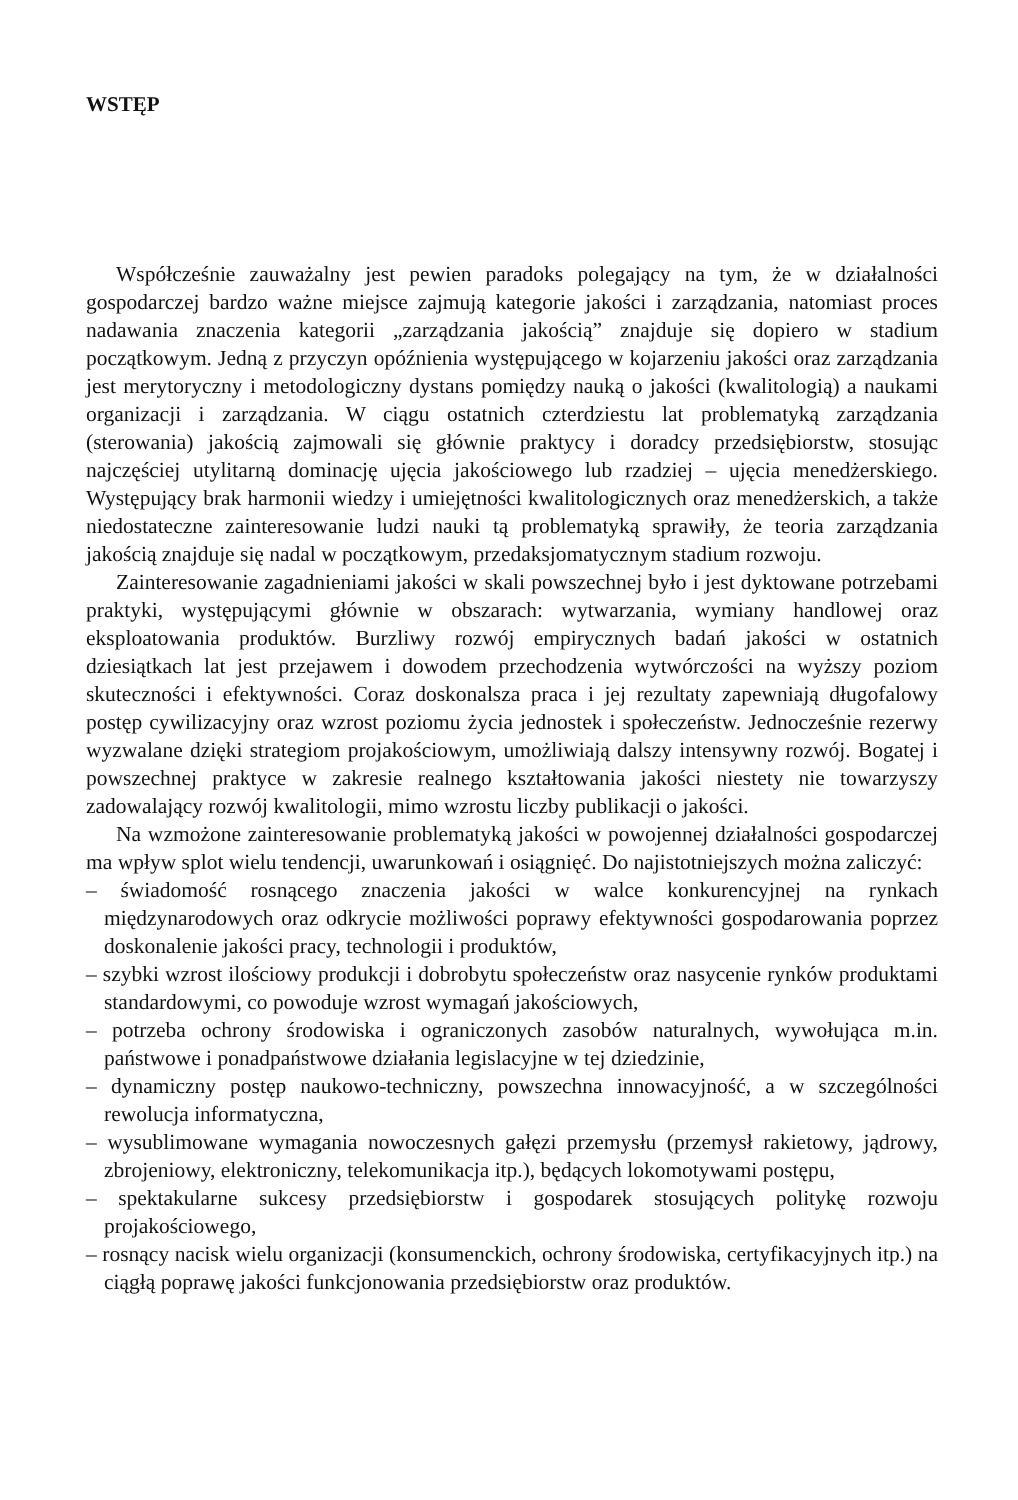WSTĘP
Współcześnie zauważalny jest pewien paradoks polegający na tym, że w działalności gospodarczej bardzo ważne miejsce zajmują kategorie jakości i zarządzania, natomiast proces nadawania znaczenia kategorii „zarządzania jakością” znajduje się dopiero w stadium początkowym. Jedną z przyczyn opóźnienia występującego w kojarzeniu jakości oraz zarządzania jest merytoryczny i metodologiczny dystans pomiędzy nauką o jakości (kwalitologią) a naukami organizacji i zarządzania. W ciągu ostatnich czterdziestu lat problematyką zarządzania (sterowania) jakością zajmowali się głównie praktycy i doradcy przedsiębiorstw, stosując najczęściej utylitarną dominację ujęcia jakościowego lub rzadziej – ujęcia menedżerskiego. Występujący brak harmonii wiedzy i umiejętności kwalitologicznych oraz menedżerskich, a także niedostateczne zainteresowanie ludzi nauki tą problematyką sprawiły, że teoria zarządzania jakością znajduje się nadal w początkowym, przedaksjomatycznym stadium rozwoju.
Zainteresowanie zagadnieniami jakości w skali powszechnej było i jest dyktowane potrzebami praktyki, występującymi głównie w obszarach: wytwarzania, wymiany handlowej oraz eksploatowania produktów. Burzliwy rozwój empirycznych badań jakości w ostatnich dziesiątkach lat jest przejawem i dowodem przechodzenia wytwórczości na wyższy poziom skuteczności i efektywności. Coraz doskonalsza praca i jej rezultaty zapewniają długofalowy postęp cywilizacyjny oraz wzrost poziomu życia jednostek i społeczeństw. Jednocześnie rezerwy wyzwalane dzięki strategiom projakościowym, umożliwiają dalszy intensywny rozwój. Bogatej i powszechnej praktyce w zakresie realnego kształtowania jakości niestety nie towarzyszy zadowalający rozwój kwalitologii, mimo wzrostu liczby publikacji o jakości.
Na wzmożone zainteresowanie problematyką jakości w powojennej działalności gospodarczej ma wpływ splot wielu tendencji, uwarunkowań i osiągnięć. Do najistotniejszych można zaliczyć:
– świadomość rosnącego znaczenia jakości w walce konkurencyjnej na rynkach międzynarodowych oraz odkrycie możliwości poprawy efektywności gospodarowania poprzez doskonalenie jakości pracy, technologii i produktów,
– szybki wzrost ilościowy produkcji i dobrobytu społeczeństw oraz nasycenie rynków produktami standardowymi, co powoduje wzrost wymagań jakościowych,
– potrzeba ochrony środowiska i ograniczonych zasobów naturalnych, wywołująca m.in. państwowe i ponadpaństwowe działania legislacyjne w tej dziedzinie,
– dynamiczny postęp naukowo-techniczny, powszechna innowacyjność, a w szczególności rewolucja informatyczna,
– wysublimowane wymagania nowoczesnych gałęzi przemysłu (przemysł rakietowy, jądrowy, zbrojeniowy, elektroniczny, telekomunikacja itp.), będących lokomotywami postępu,
– spektakularne sukcesy przedsiębiorstw i gospodarek stosujących politykę rozwoju projakościowego,
– rosnący nacisk wielu organizacji (konsumenckich, ochrony środowiska, certyfikacyjnych itp.) na ciągłą poprawę jakości funkcjonowania przedsiębiorstw oraz produktów.